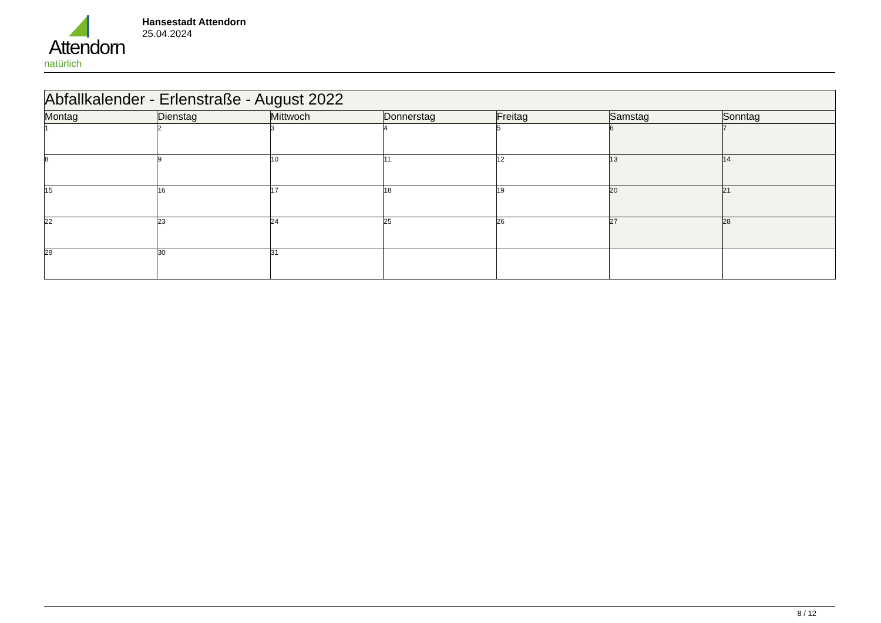Attendorn
natürlich
Hansestadt Attendorn
25.04.2024
| Abfallkalender - Erlenstraße - August 2022 | | | | | | |
| --- | --- | --- | --- | --- | --- | --- |
| Montag | Dienstag | Mittwoch | Donnerstag | Freitag | Samstag | Sonntag |
| 1 | 2 | 3 | 4 | 5 | 6 | 7 |
| 8 | 9 | 10 | 11 | 12 | 13 | 14 |
| 15 | 16 | 17 | 18 | 19 | 20 | 21 |
| 22 | 23 | 24 | 25 | 26 | 27 | 28 |
| 29 | 30 | 31 | | | | |
8 / 12